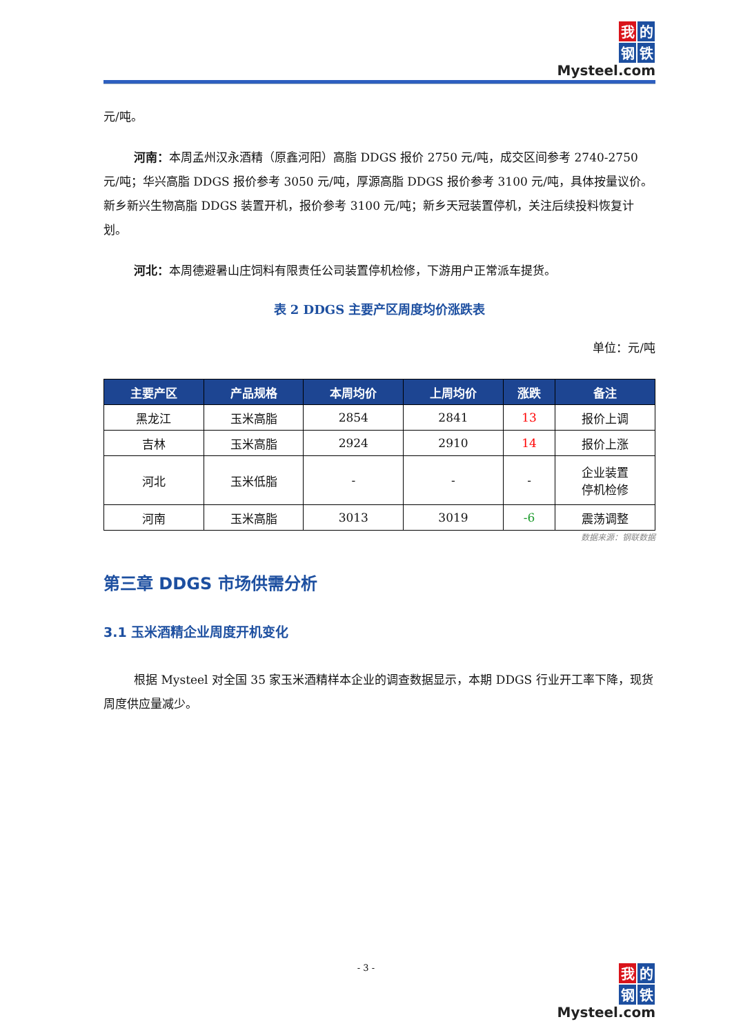我的
钢铁
Mysteel.com
元/吨。
河南：本周孟州汉永酒精（原鑫河阳）高脂 DDGS 报价 2750 元/吨，成交区间参考 2740-2750 元/吨；华兴高脂 DDGS 报价参考 3050 元/吨，厚源高脂 DDGS 报价参考 3100 元/吨，具体按量议价。新乡新兴生物高脂 DDGS 装置开机，报价参考 3100 元/吨；新乡天冠装置停机，关注后续投料恢复计划。
河北：本周德避暑山庄饲料有限责任公司装置停机检修，下游用户正常派车提货。
表 2 DDGS 主要产区周度均价涨跌表
单位：元/吨
| 主要产区 | 产品规格 | 本周均价 | 上周均价 | 涨跌 | 备注 |
| --- | --- | --- | --- | --- | --- |
| 黑龙江 | 玉米高脂 | 2854 | 2841 | 13 | 报价上调 |
| 吉林 | 玉米高脂 | 2924 | 2910 | 14 | 报价上涨 |
| 河北 | 玉米低脂 | - | - | - | 企业装置 停机检修 |
| 河南 | 玉米高脂 | 3013 | 3019 | -6 | 震荡调整 |
数据来源：钢联数据
第三章 DDGS 市场供需分析
3.1 玉米酒精企业周度开机变化
根据 Mysteel 对全国 35 家玉米酒精样本企业的调查数据显示，本期 DDGS 行业开工率下降，现货周度供应量减少。
- 3 -
我的
钢铁
Mysteel.com